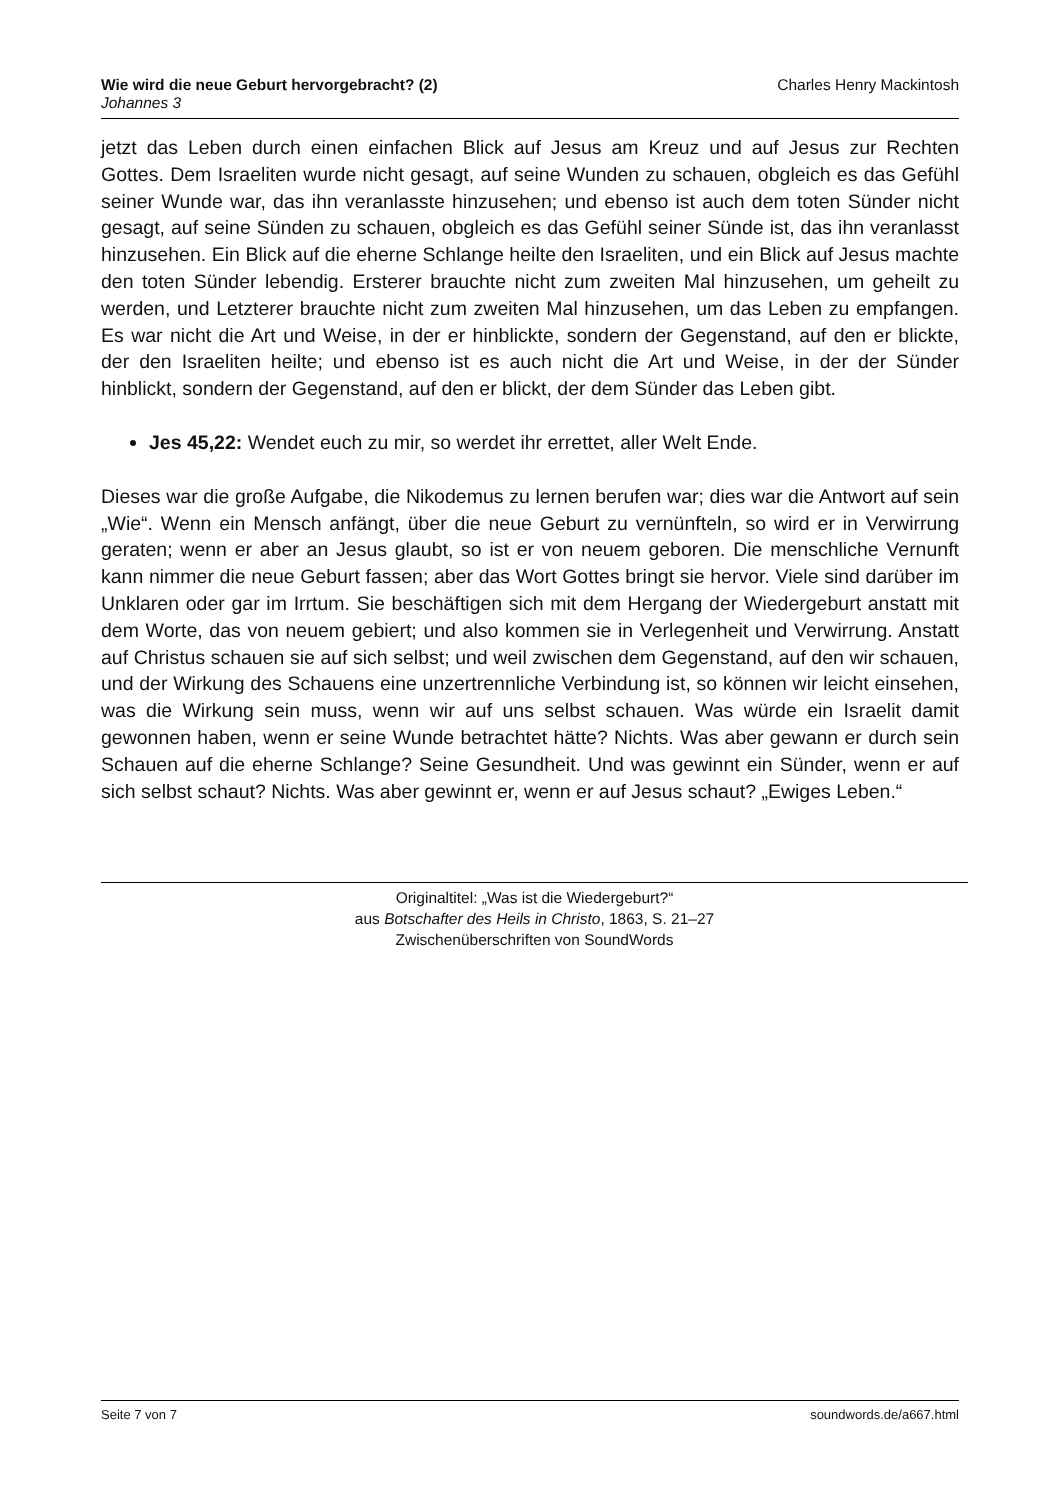Wie wird die neue Geburt hervorgebracht? (2)
Johannes 3
Charles Henry Mackintosh
jetzt das Leben durch einen einfachen Blick auf Jesus am Kreuz und auf Jesus zur Rechten Gottes. Dem Israeliten wurde nicht gesagt, auf seine Wunden zu schauen, obgleich es das Gefühl seiner Wunde war, das ihn veranlasste hinzusehen; und ebenso ist auch dem toten Sünder nicht gesagt, auf seine Sünden zu schauen, obgleich es das Gefühl seiner Sünde ist, das ihn veranlasst hinzusehen. Ein Blick auf die eherne Schlange heilte den Israeliten, und ein Blick auf Jesus machte den toten Sünder lebendig. Ersterer brauchte nicht zum zweiten Mal hinzusehen, um geheilt zu werden, und Letzterer brauchte nicht zum zweiten Mal hinzusehen, um das Leben zu empfangen. Es war nicht die Art und Weise, in der er hinblickte, sondern der Gegenstand, auf den er blickte, der den Israeliten heilte; und ebenso ist es auch nicht die Art und Weise, in der der Sünder hinblickt, sondern der Gegenstand, auf den er blickt, der dem Sünder das Leben gibt.
Jes 45,22: Wendet euch zu mir, so werdet ihr errettet, aller Welt Ende.
Dieses war die große Aufgabe, die Nikodemus zu lernen berufen war; dies war die Antwort auf sein „Wie“. Wenn ein Mensch anfängt, über die neue Geburt zu vernünfteln, so wird er in Verwirrung geraten; wenn er aber an Jesus glaubt, so ist er von neuem geboren. Die menschliche Vernunft kann nimmer die neue Geburt fassen; aber das Wort Gottes bringt sie hervor. Viele sind darüber im Unklaren oder gar im Irrtum. Sie beschäftigen sich mit dem Hergang der Wiedergeburt anstatt mit dem Worte, das von neuem gebiert; und also kommen sie in Verlegenheit und Verwirrung. Anstatt auf Christus schauen sie auf sich selbst; und weil zwischen dem Gegenstand, auf den wir schauen, und der Wirkung des Schauens eine unzertrennliche Verbindung ist, so können wir leicht einsehen, was die Wirkung sein muss, wenn wir auf uns selbst schauen. Was würde ein Israelit damit gewonnen haben, wenn er seine Wunde betrachtet hätte? Nichts. Was aber gewann er durch sein Schauen auf die eherne Schlange? Seine Gesundheit. Und was gewinnt ein Sünder, wenn er auf sich selbst schaut? Nichts. Was aber gewinnt er, wenn er auf Jesus schaut? „Ewiges Leben.“
Originaltitel: „Was ist die Wiedergeburt?“
aus Botschafter des Heils in Christo, 1863, S. 21–27
Zwischenüberschriften von SoundWords
Seite 7 von 7 soundwords.de/a667.html